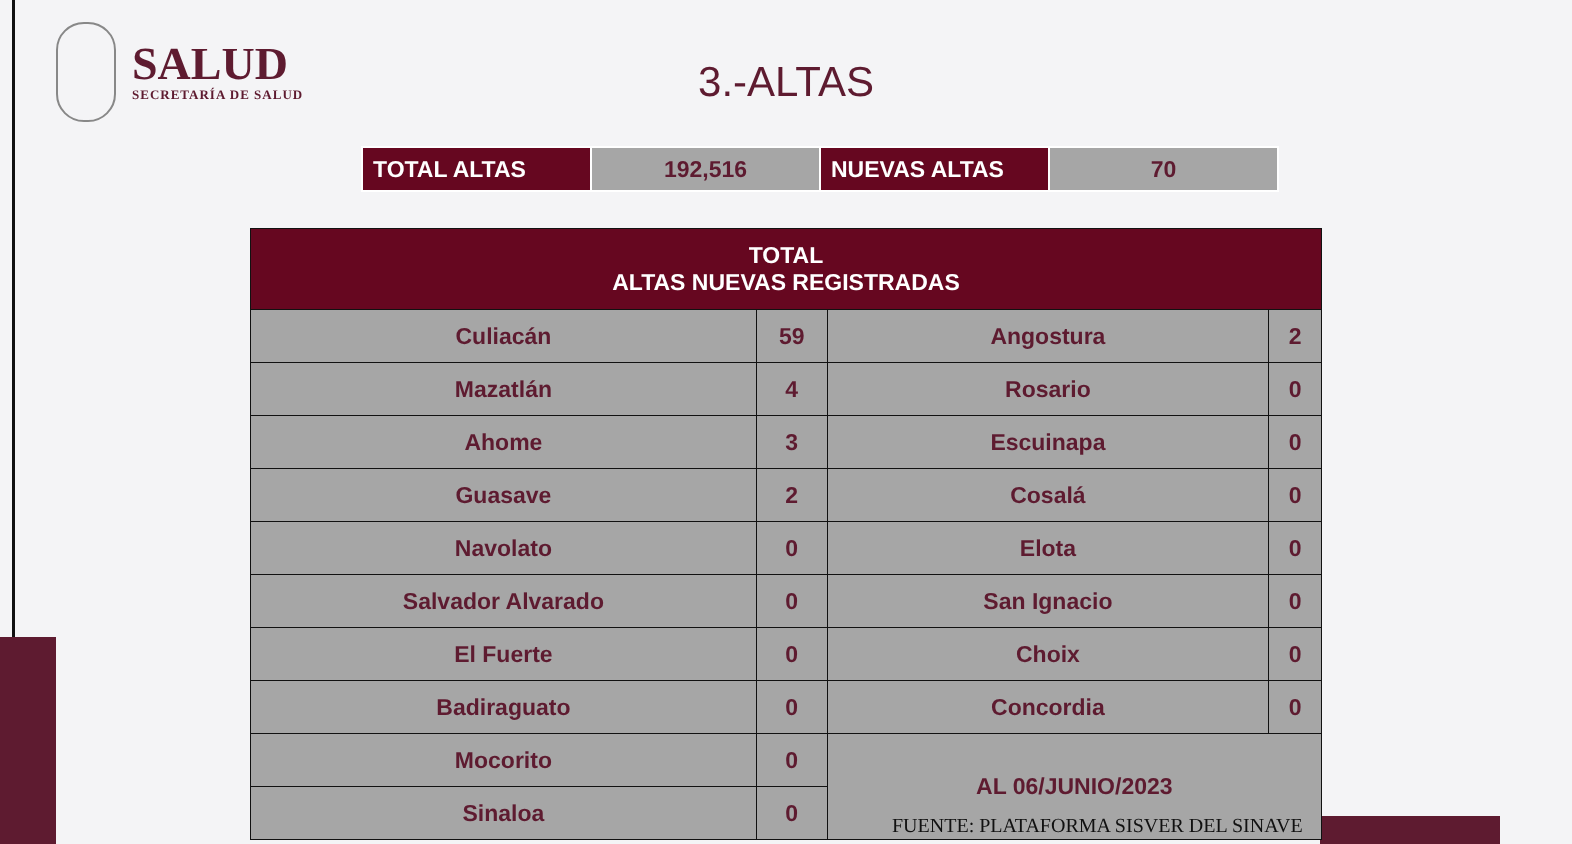SALUD
SECRETARÍA DE SALUD
3.-ALTAS
| TOTAL ALTAS | 192,516 | NUEVAS ALTAS | 70 |
| TOTAL ALTAS NUEVAS REGISTRADAS | | | |
| --- | --- | --- | --- |
| Culiacán | 59 | Angostura | 2 |
| Mazatlán | 4 | Rosario | 0 |
| Ahome | 3 | Escuinapa | 0 |
| Guasave | 2 | Cosalá | 0 |
| Navolato | 0 | Elota | 0 |
| Salvador Alvarado | 0 | San Ignacio | 0 |
| El Fuerte | 0 | Choix | 0 |
| Badiraguato | 0 | Concordia | 0 |
| Mocorito | 0 | AL 06/JUNIO/2023 | |
| Sinaloa | 0 | | |
FUENTE: PLATAFORMA SISVER DEL SINAVE